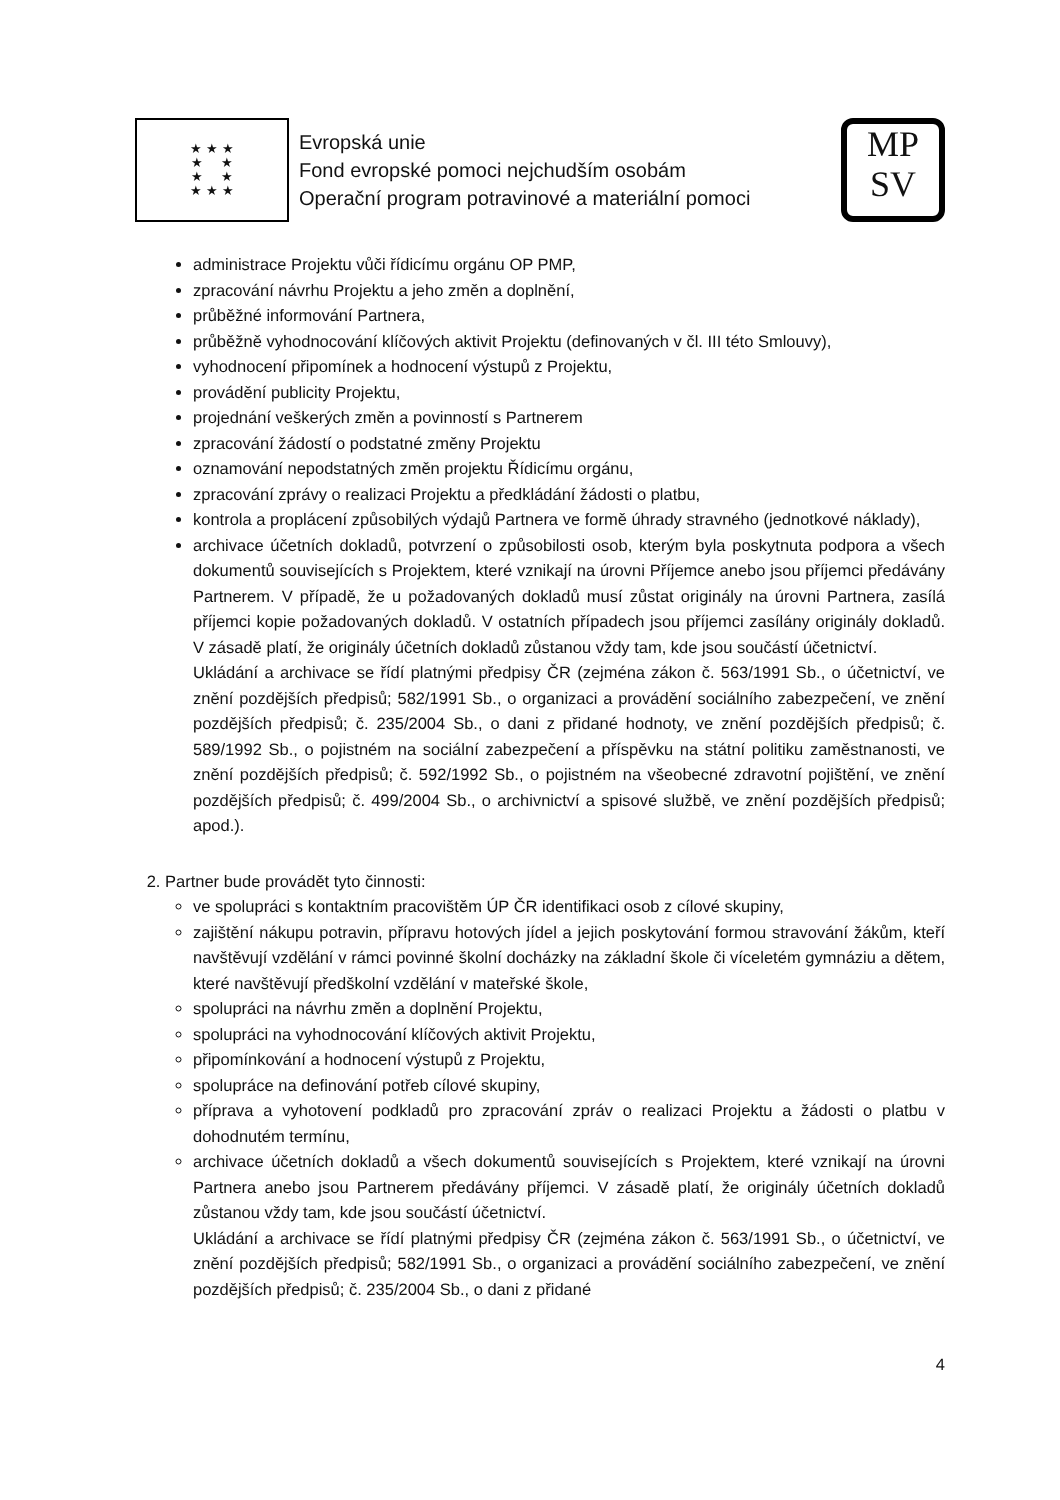★ ★ ★
★ ★
★ ★
★ ★ ★
Evropská unie
Fond evropské pomoci nejchudším osobám
Operační program potravinové a materiální pomoci
MP
SV
administrace Projektu vůči řídicímu orgánu OP PMP,
zpracování návrhu Projektu a jeho změn a doplnění,
průběžné informování Partnera,
průběžně vyhodnocování klíčových aktivit Projektu (definovaných v čl. III této Smlouvy),
vyhodnocení připomínek a hodnocení výstupů z Projektu,
provádění publicity Projektu,
projednání veškerých změn a povinností s Partnerem
zpracování žádostí o podstatné změny Projektu
oznamování nepodstatných změn projektu Řídicímu orgánu,
zpracování zprávy o realizaci Projektu a předkládání žádosti o platbu,
kontrola a proplácení způsobilých výdajů Partnera ve formě úhrady stravného (jednotkové náklady),
archivace účetních dokladů, potvrzení o způsobilosti osob, kterým byla poskytnuta podpora a všech dokumentů souvisejících s Projektem, které vznikají na úrovni Příjemce anebo jsou příjemci předávány Partnerem. V případě, že u požadovaných dokladů musí zůstat originály na úrovni Partnera, zasílá příjemci kopie požadovaných dokladů. V ostatních případech jsou příjemci zasílány originály dokladů. V zásadě platí, že originály účetních dokladů zůstanou vždy tam, kde jsou součástí účetnictví.
Ukládání a archivace se řídí platnými předpisy ČR (zejména zákon č. 563/1991 Sb., o účetnictví, ve znění pozdějších předpisů; 582/1991 Sb., o organizaci a provádění sociálního zabezpečení, ve znění pozdějších předpisů; č. 235/2004 Sb., o dani z přidané hodnoty, ve znění pozdějších předpisů; č. 589/1992 Sb., o pojistném na sociální zabezpečení a příspěvku na státní politiku zaměstnanosti, ve znění pozdějších předpisů; č. 592/1992 Sb., o pojistném na všeobecné zdravotní pojištění, ve znění pozdějších předpisů; č. 499/2004 Sb., o archivnictví a spisové službě, ve znění pozdějších předpisů; apod.).
2. Partner bude provádět tyto činnosti:
ve spolupráci s kontaktním pracovištěm ÚP ČR identifikaci osob z cílové skupiny,
zajištění nákupu potravin, přípravu hotových jídel a jejich poskytování formou stravování žákům, kteří navštěvují vzdělání v rámci povinné školní docházky na základní škole či víceletém gymnáziu a dětem, které navštěvují předškolní vzdělání v mateřské škole,
spolupráci na návrhu změn a doplnění Projektu,
spolupráci na vyhodnocování klíčových aktivit Projektu,
připomínkování a hodnocení výstupů z Projektu,
spolupráce na definování potřeb cílové skupiny,
příprava a vyhotovení podkladů pro zpracování zpráv o realizaci Projektu a žádosti o platbu v dohodnutém termínu,
archivace účetních dokladů a všech dokumentů souvisejících s Projektem, které vznikají na úrovni Partnera anebo jsou Partnerem předávány příjemci. V zásadě platí, že originály účetních dokladů zůstanou vždy tam, kde jsou součástí účetnictví.
Ukládání a archivace se řídí platnými předpisy ČR (zejména zákon č. 563/1991 Sb., o účetnictví, ve znění pozdějších předpisů; 582/1991 Sb., o organizaci a provádění sociálního zabezpečení, ve znění pozdějších předpisů; č. 235/2004 Sb., o dani z přidané
4